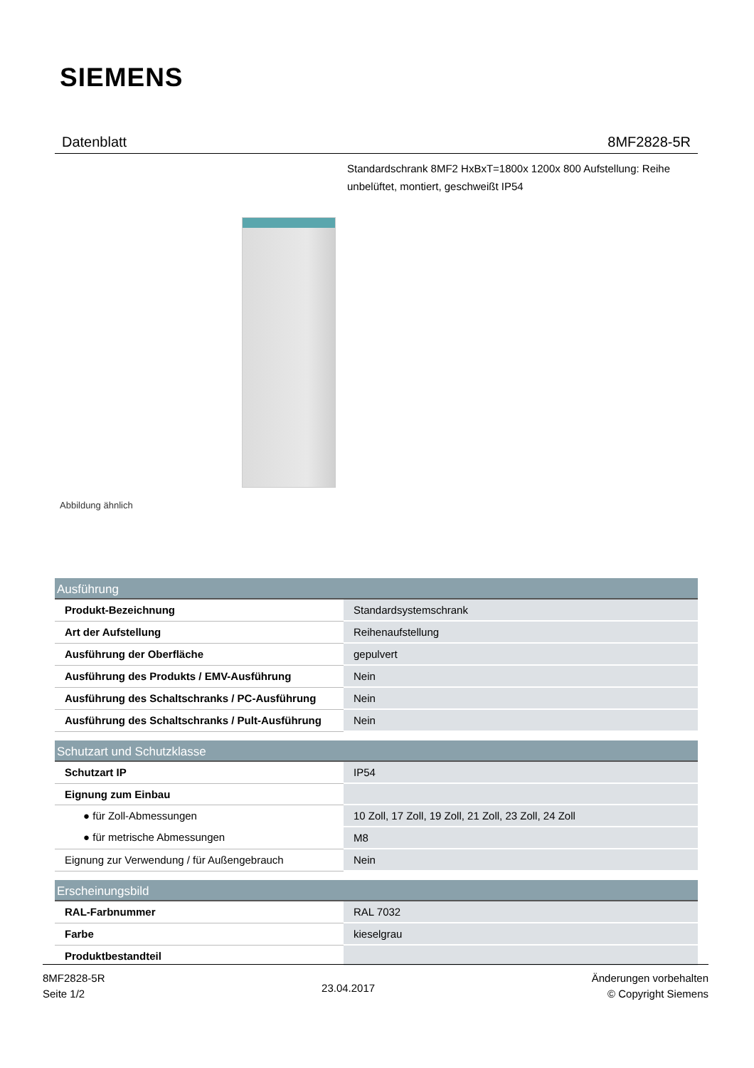SIEMENS
Datenblatt 8MF2828-5R
Standardschrank 8MF2 HxBxT=1800x 1200x 800 Aufstellung: Reihe unbelüftet, montiert, geschweißt IP54
Abbildung ähnlich
| Ausführung | |
| --- | --- |
| Produkt-Bezeichnung | Standardsystemschrank |
| Art der Aufstellung | Reihenaufstellung |
| Ausführung der Oberfläche | gepulvert |
| Ausführung des Produkts / EMV-Ausführung | Nein |
| Ausführung des Schaltschranks / PC-Ausführung | Nein |
| Ausführung des Schaltschranks / Pult-Ausführung | Nein |
| Schutzart und Schutzklasse | |
| --- | --- |
| Schutzart IP | IP54 |
| Eignung zum Einbau | |
| ● für Zoll-Abmessungen | 10 Zoll, 17 Zoll, 19 Zoll, 21 Zoll, 23 Zoll, 24 Zoll |
| ● für metrische Abmessungen | M8 |
| Eignung zur Verwendung / für Außengebrauch | Nein |
| Erscheinungsbild | |
| --- | --- |
| RAL-Farbnummer | RAL 7032 |
| Farbe | kieselgrau |
| Produktbestandteil | |
8MF2828-5R
Seite 1/2
23.04.2017
Änderungen vorbehalten
© Copyright Siemens